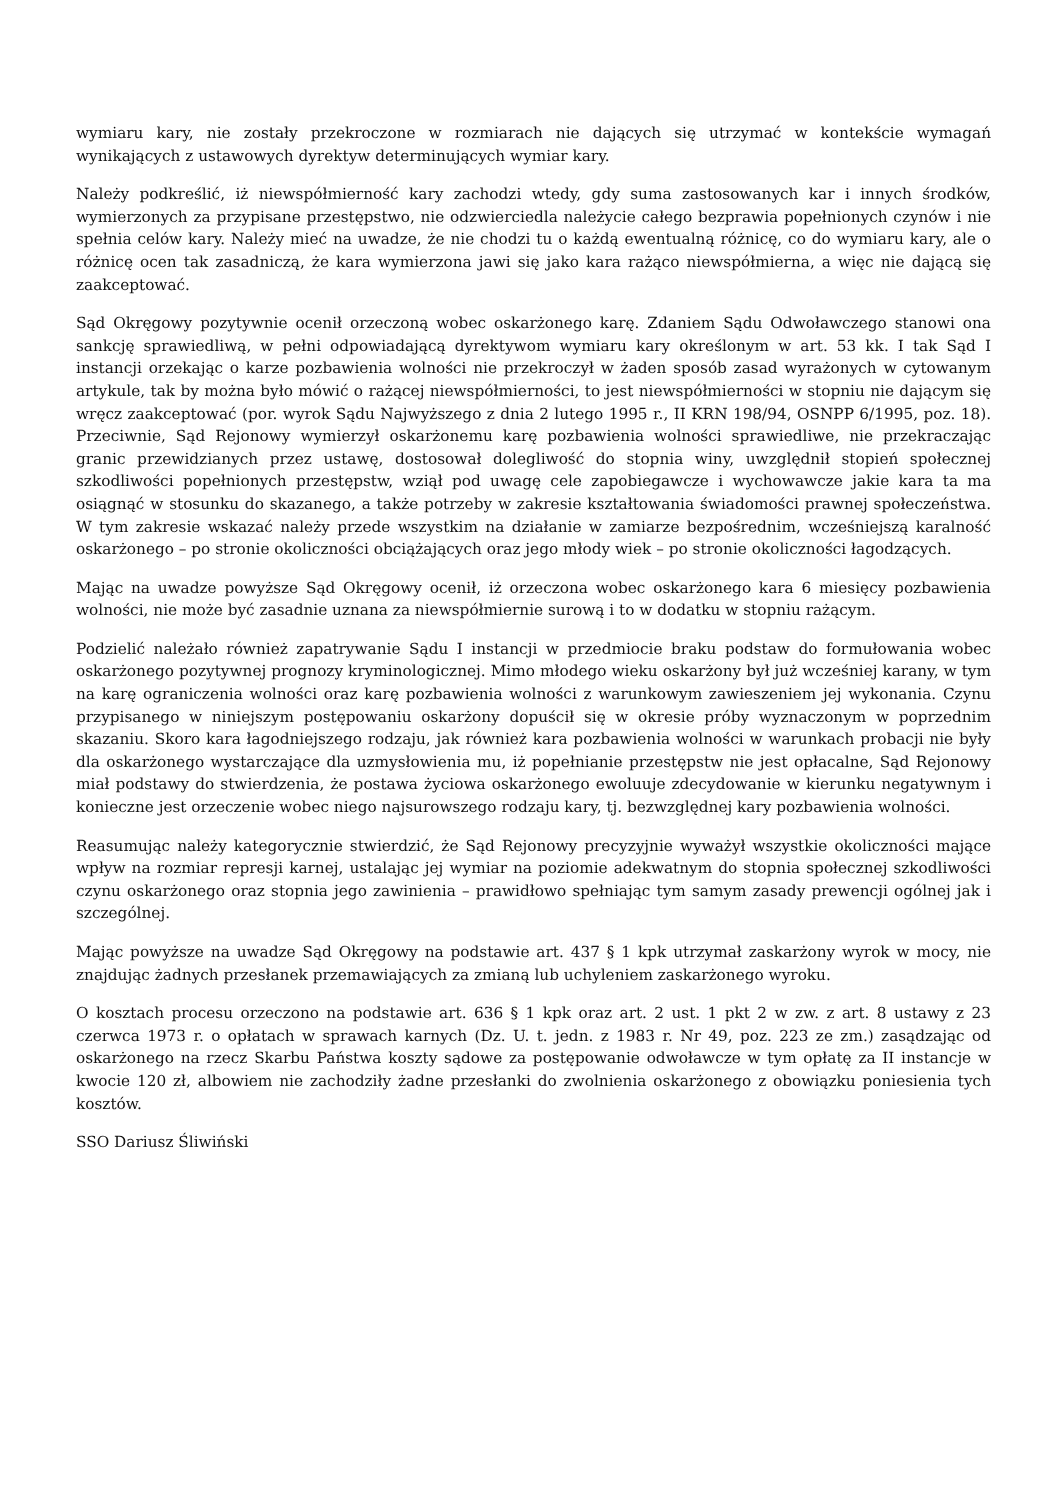wymiaru kary, nie zostały przekroczone w rozmiarach nie dających się utrzymać w kontekście wymagań wynikających z ustawowych dyrektyw determinujących wymiar kary.
Należy podkreślić, iż niewspółmierność kary zachodzi wtedy, gdy suma zastosowanych kar i innych środków, wymierzonych za przypisane przestępstwo, nie odzwierciedla należycie całego bezprawia popełnionych czynów i nie spełnia celów kary. Należy mieć na uwadze, że nie chodzi tu o każdą ewentualną różnicę, co do wymiaru kary, ale o różnicę ocen tak zasadniczą, że kara wymierzona jawi się jako kara rażąco niewspółmierna, a więc nie dającą się zaakceptować.
Sąd Okręgowy pozytywnie ocenił orzeczoną wobec oskarżonego karę. Zdaniem Sądu Odwoławczego stanowi ona sankcję sprawiedliwą, w pełni odpowiadającą dyrektywom wymiaru kary określonym w art. 53 kk. I tak Sąd I instancji orzekając o karze pozbawienia wolności nie przekroczył w żaden sposób zasad wyrażonych w cytowanym artykule, tak by można było mówić o rażącej niewspółmierności, to jest niewspółmierności w stopniu nie dającym się wręcz zaakceptować (por. wyrok Sądu Najwyższego z dnia 2 lutego 1995 r., II KRN 198/94, OSNPP 6/1995, poz. 18). Przeciwnie, Sąd Rejonowy wymierzył oskarżonemu karę pozbawienia wolności sprawiedliwe, nie przekraczając granic przewidzianych przez ustawę, dostosował dolegliwość do stopnia winy, uwzględnił stopień społecznej szkodliwości popełnionych przestępstw, wziął pod uwagę cele zapobiegawcze i wychowawcze jakie kara ta ma osiągnąć w stosunku do skazanego, a także potrzeby w zakresie kształtowania świadomości prawnej społeczeństwa. W tym zakresie wskazać należy przede wszystkim na działanie w zamiarze bezpośrednim, wcześniejszą karalność oskarżonego – po stronie okoliczności obciążających oraz jego młody wiek – po stronie okoliczności łagodzących.
Mając na uwadze powyższe Sąd Okręgowy ocenił, iż orzeczona wobec oskarżonego kara 6 miesięcy pozbawienia wolności, nie może być zasadnie uznana za niewspółmiernie surową i to w dodatku w stopniu rażącym.
Podzielić należało również zapatrywanie Sądu I instancji w przedmiocie braku podstaw do formułowania wobec oskarżonego pozytywnej prognozy kryminologicznej. Mimo młodego wieku oskarżony był już wcześniej karany, w tym na karę ograniczenia wolności oraz karę pozbawienia wolności z warunkowym zawieszeniem jej wykonania. Czynu przypisanego w niniejszym postępowaniu oskarżony dopuścił się w okresie próby wyznaczonym w poprzednim skazaniu. Skoro kara łagodniejszego rodzaju, jak również kara pozbawienia wolności w warunkach probacji nie były dla oskarżonego wystarczające dla uzmysłowienia mu, iż popełnianie przestępstw nie jest opłacalne, Sąd Rejonowy miał podstawy do stwierdzenia, że postawa życiowa oskarżonego ewoluuje zdecydowanie w kierunku negatywnym i konieczne jest orzeczenie wobec niego najsurowszego rodzaju kary, tj. bezwzględnej kary pozbawienia wolności.
Reasumując należy kategorycznie stwierdzić, że Sąd Rejonowy precyzyjnie wyważył wszystkie okoliczności mające wpływ na rozmiar represji karnej, ustalając jej wymiar na poziomie adekwatnym do stopnia społecznej szkodliwości czynu oskarżonego oraz stopnia jego zawinienia – prawidłowo spełniając tym samym zasady prewencji ogólnej jak i szczególnej.
Mając powyższe na uwadze Sąd Okręgowy na podstawie art. 437 § 1 kpk utrzymał zaskarżony wyrok w mocy, nie znajdując żadnych przesłanek przemawiających za zmianą lub uchyleniem zaskarżonego wyroku.
O kosztach procesu orzeczono na podstawie art. 636 § 1 kpk oraz art. 2 ust. 1 pkt 2 w zw. z art. 8 ustawy z 23 czerwca 1973 r. o opłatach w sprawach karnych (Dz. U. t. jedn. z 1983 r. Nr 49, poz. 223 ze zm.) zasądzając od oskarżonego na rzecz Skarbu Państwa koszty sądowe za postępowanie odwoławcze w tym opłatę za II instancje w kwocie 120 zł, albowiem nie zachodziły żadne przesłanki do zwolnienia oskarżonego z obowiązku poniesienia tych kosztów.
SSO Dariusz Śliwiński